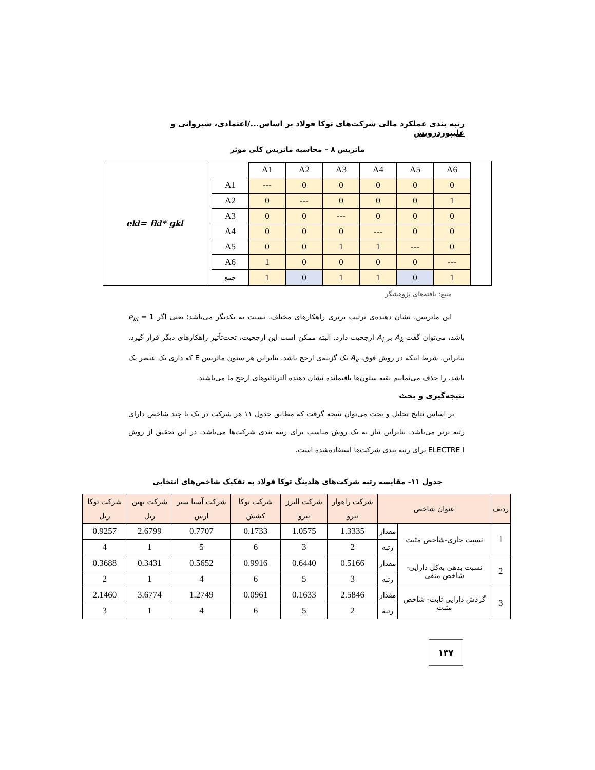رتبه بندی عملکرد مالی شرکت‌های توکا فولاد بر اساس.../اعتمادی، شیروانی و علیپوردرویش
ماتریس ۸ – محاسبه ماتریس کلی موثر
e<sub>kl</sub> = f<sub>kl</sub> * g<sub>kl</sub>
| | A1 | A2 | A3 | A4 | A5 | A6 |
| A1 | --- | 0 | 0 | 0 | 0 | 0 |
| A2 | 0 | --- | 0 | 0 | 0 | 1 |
| A3 | 0 | 0 | --- | 0 | 0 | 0 |
| A4 | 0 | 0 | 0 | --- | 0 | 0 |
| A5 | 0 | 0 | 1 | 1 | --- | 0 |
| A6 | 1 | 0 | 0 | 0 | 0 | --- |
| جمع | 1 | 0 | 1 | 1 | 0 | 1 |
منبع: یافته‌های پژوهشگر
این ماتریس، نشان دهنده‌ی ترتیب برتری راهکارهای مختلف، نسبت به یکدیگر می‌باشد؛ یعنی اگر e<sub>ki</sub> = 1 باشد، می‌توان گفت A<sub>k</sub> بر A<sub>i</sub> ارجحیت دارد. البته ممکن است این ارجحیت، تحت‌تأثیر راهکارهای دیگر قرار گیرد. بنابراین، شرط اینکه در روش فوق، A<sub>k</sub> یک گزینه‌ی ارجح باشد، بنابراین هر ستون ماتریس E که داری یک عنصر یک باشد. را حذف می‌نماییم بقیه ستون‌ها باقیمانده نشان دهنده آلترناتیوهای ارجح ما می‌باشند.
نتیجه‌گیری و بحث
بر اساس نتایج تحلیل و بحث می‌توان نتیجه گرفت که مطابق جدول ۱۱ هر شرکت در یک یا چند شاخص دارای رتبه برتر می‌باشد. بنابراین نیاز به یک روش مناسب برای رتبه بندی شرکت‌ها می‌باشد. در این تحقیق از روش ELECTRE I برای رتبه بندی شرکت‌ها استفاده‌شده است.
جدول ۱۱- مقایسه رتبه شرکت‌های هلدینگ توکا فولاد به تفکیک شاخص‌های انتخابی
| ردیف | عنوان شاخص | | شرکت راهوار نیرو | شرکت البرز نیرو | شرکت توکا کشش | شرکت آسیا سیر ارس | شرکت بهین ریل | شرکت توکا ریل |
| --- | --- | --- | --- | --- | --- | --- | --- | --- |
| 1 | نسبت جاری-شاخص مثبت | مقدار | 1.3335 | 1.0575 | 0.1733 | 0.7707 | 2.6799 | 0.9257 |
| | | رتبه | 2 | 3 | 6 | 5 | 1 | 4 |
| 2 | نسبت بدهی به‌کل دارایی-شاخص منفی | مقدار | 0.5166 | 0.6440 | 0.9916 | 0.5652 | 0.3431 | 0.3688 |
| | | رتبه | 3 | 5 | 6 | 4 | 1 | 2 |
| 3 | گردش دارایی ثابت- شاخص مثبت | مقدار | 2.5846 | 0.1633 | 0.0961 | 1.2749 | 3.6774 | 2.1460 |
| | | رتبه | 2 | 5 | 6 | 4 | 1 | 3 |
۱۳۷